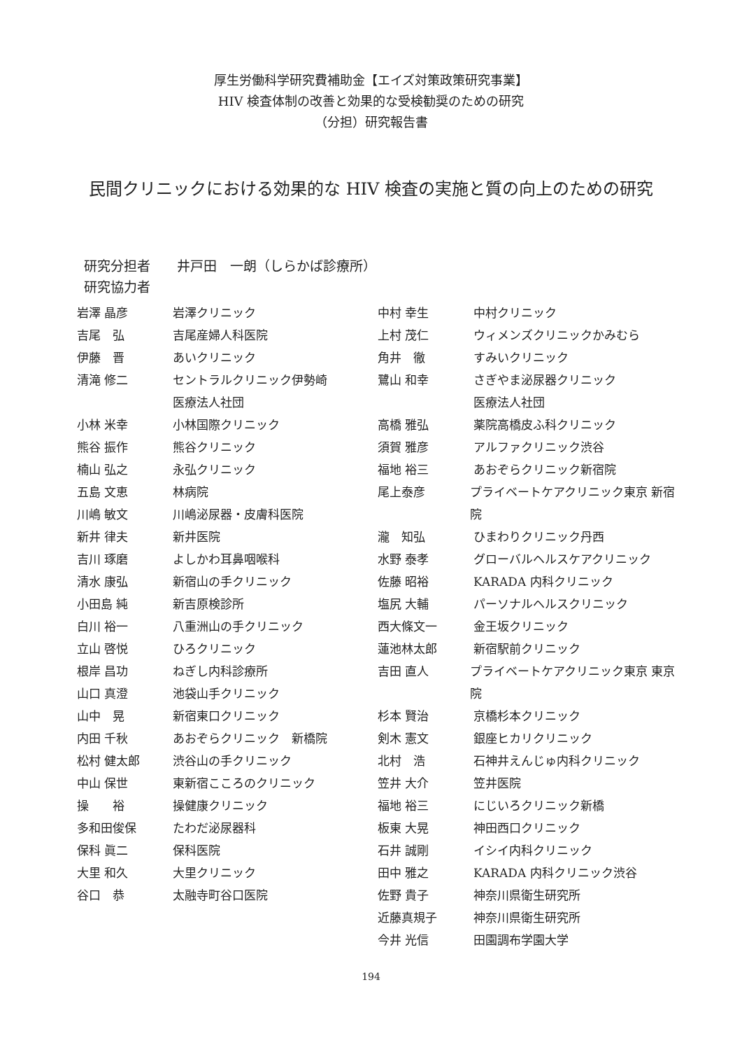厚生労働科学研究費補助金【エイズ対策政策研究事業】
HIV 検査体制の改善と効果的な受検勧奨のための研究
（分担）研究報告書
民間クリニックにおける効果的な HIV 検査の実施と質の向上のための研究
研究分担者　　井戸田　一朗（しらかば診療所）
研究協力者
岩澤 晶彦 岩澤クリニック
吉尾　弘 吉尾産婦人科医院
伊藤　晋 あいクリニック
清滝 修二 セントラルクリニック伊勢崎
医療法人社団
小林 米幸 小林国際クリニック
熊谷 振作 熊谷クリニック
楠山 弘之 永弘クリニック
五島 文恵 林病院
川嶋 敏文 川嶋泌尿器・皮膚科医院
新井 律夫 新井医院
吉川 琢磨 よしかわ耳鼻咽喉科
清水 康弘 新宿山の手クリニック
小田島 純 新吉原検診所
白川 裕一 八重洲山の手クリニック
立山 啓悦 ひろクリニック
根岸 昌功 ねぎし内科診療所
山口 真澄 池袋山手クリニック
山中　晃 新宿東口クリニック
内田 千秋 あおぞらクリニック　新橋院
松村 健太郎 渋谷山の手クリニック
中山 保世 東新宿こころのクリニック
操　　裕 操健康クリニック
多和田俊保 たわだ泌尿器科
保科 眞二 保科医院
大里 和久 大里クリニック
谷口　恭 太融寺町谷口医院
中村 幸生 中村クリニック
上村 茂仁 ウィメンズクリニックかみむら
角井　徹 すみいクリニック
鷺山 和幸 さぎやま泌尿器クリニック
医療法人社団
高橋 雅弘 薬院高橋皮ふ科クリニック
須賀 雅彦 アルファクリニック渋谷
福地 裕三 あおぞらクリニック新宿院
尾上泰彦 プライベートケアクリニック東京 新宿院
瀧　知弘 ひまわりクリニック丹西
水野 泰孝 グローバルヘルスケアクリニック
佐藤 昭裕 KARADA 内科クリニック
塩尻 大輔 パーソナルヘルスクリニック
西大條文一 金王坂クリニック
蓮池林太郎 新宿駅前クリニック
吉田 直人 プライベートケアクリニック東京 東京院
杉本 賢治 京橋杉本クリニック
剣木 憲文 銀座ヒカリクリニック
北村　浩 石神井えんじゅ内科クリニック
笠井 大介 笠井医院
福地 裕三 にじいろクリニック新橋
板東 大晃 神田西口クリニック
石井 誠剛 イシイ内科クリニック
田中 雅之 KARADA 内科クリニック渋谷
佐野 貴子 神奈川県衛生研究所
近藤真規子 神奈川県衛生研究所
今井 光信 田園調布学園大学
194